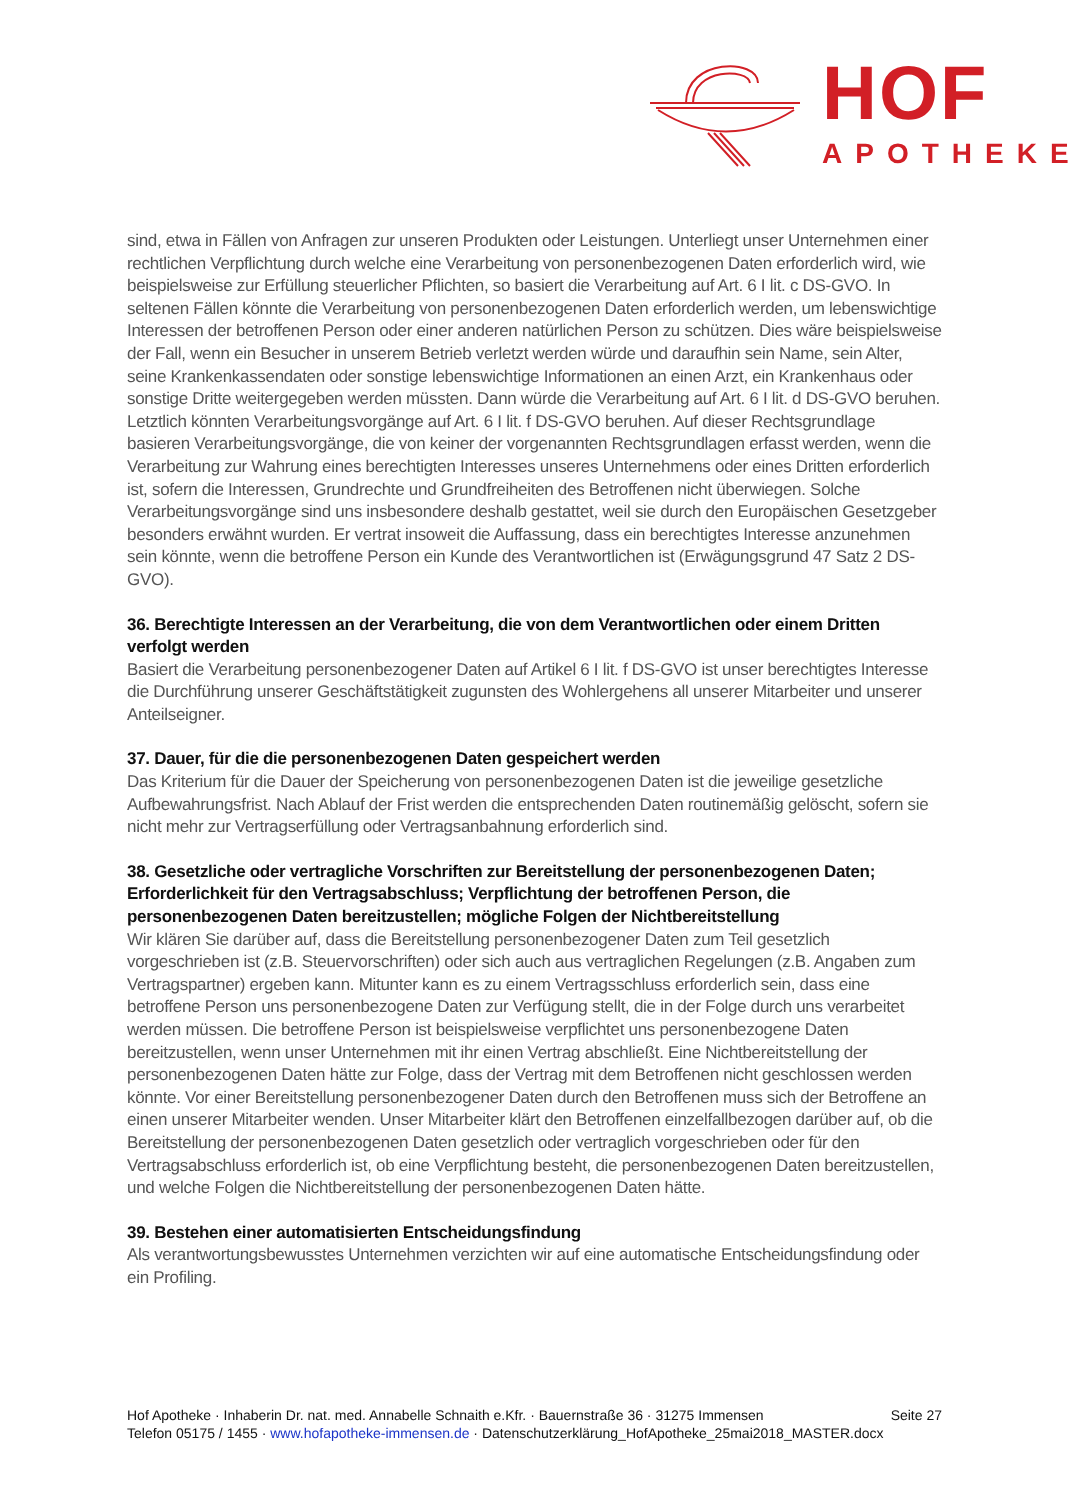HOF
APOTHEKE
sind, etwa in Fällen von Anfragen zur unseren Produkten oder Leistungen. Unterliegt unser Unternehmen einer rechtlichen Verpflichtung durch welche eine Verarbeitung von personenbezogenen Daten erforderlich wird, wie beispielsweise zur Erfüllung steuerlicher Pflichten, so basiert die Verarbeitung auf Art. 6 I lit. c DS-GVO. In seltenen Fällen könnte die Verarbeitung von personenbezogenen Daten erforderlich werden, um lebenswichtige Interessen der betroffenen Person oder einer anderen natürlichen Person zu schützen. Dies wäre beispielsweise der Fall, wenn ein Besucher in unserem Betrieb verletzt werden würde und daraufhin sein Name, sein Alter, seine Krankenkassendaten oder sonstige lebenswichtige Informationen an einen Arzt, ein Krankenhaus oder sonstige Dritte weitergegeben werden müssten. Dann würde die Verarbeitung auf Art. 6 I lit. d DS-GVO beruhen. Letztlich könnten Verarbeitungsvorgänge auf Art. 6 I lit. f DS-GVO beruhen. Auf dieser Rechtsgrundlage basieren Verarbeitungsvorgänge, die von keiner der vorgenannten Rechtsgrundlagen erfasst werden, wenn die Verarbeitung zur Wahrung eines berechtigten Interesses unseres Unternehmens oder eines Dritten erforderlich ist, sofern die Interessen, Grundrechte und Grundfreiheiten des Betroffenen nicht überwiegen. Solche Verarbeitungsvorgänge sind uns insbesondere deshalb gestattet, weil sie durch den Europäischen Gesetzgeber besonders erwähnt wurden. Er vertrat insoweit die Auffassung, dass ein berechtigtes Interesse anzunehmen sein könnte, wenn die betroffene Person ein Kunde des Verantwortlichen ist (Erwägungsgrund 47 Satz 2 DS-GVO).
36. Berechtigte Interessen an der Verarbeitung, die von dem Verantwortlichen oder einem Dritten verfolgt werden
Basiert die Verarbeitung personenbezogener Daten auf Artikel 6 I lit. f DS-GVO ist unser berechtigtes Interesse die Durchführung unserer Geschäftstätigkeit zugunsten des Wohlergehens all unserer Mitarbeiter und unserer Anteilseigner.
37. Dauer, für die die personenbezogenen Daten gespeichert werden
Das Kriterium für die Dauer der Speicherung von personenbezogenen Daten ist die jeweilige gesetzliche Aufbewahrungsfrist. Nach Ablauf der Frist werden die entsprechenden Daten routinemäßig gelöscht, sofern sie nicht mehr zur Vertragserfüllung oder Vertragsanbahnung erforderlich sind.
38. Gesetzliche oder vertragliche Vorschriften zur Bereitstellung der personenbezogenen Daten; Erforderlichkeit für den Vertragsabschluss; Verpflichtung der betroffenen Person, die personenbezogenen Daten bereitzustellen; mögliche Folgen der Nichtbereitstellung
Wir klären Sie darüber auf, dass die Bereitstellung personenbezogener Daten zum Teil gesetzlich vorgeschrieben ist (z.B. Steuervorschriften) oder sich auch aus vertraglichen Regelungen (z.B. Angaben zum Vertragspartner) ergeben kann. Mitunter kann es zu einem Vertragsschluss erforderlich sein, dass eine betroffene Person uns personenbezogene Daten zur Verfügung stellt, die in der Folge durch uns verarbeitet werden müssen. Die betroffene Person ist beispielsweise verpflichtet uns personenbezogene Daten bereitzustellen, wenn unser Unternehmen mit ihr einen Vertrag abschließt. Eine Nichtbereitstellung der personenbezogenen Daten hätte zur Folge, dass der Vertrag mit dem Betroffenen nicht geschlossen werden könnte. Vor einer Bereitstellung personenbezogener Daten durch den Betroffenen muss sich der Betroffene an einen unserer Mitarbeiter wenden. Unser Mitarbeiter klärt den Betroffenen einzelfallbezogen darüber auf, ob die Bereitstellung der personenbezogenen Daten gesetzlich oder vertraglich vorgeschrieben oder für den Vertragsabschluss erforderlich ist, ob eine Verpflichtung besteht, die personenbezogenen Daten bereitzustellen, und welche Folgen die Nichtbereitstellung der personenbezogenen Daten hätte.
39. Bestehen einer automatisierten Entscheidungsfindung
Als verantwortungsbewusstes Unternehmen verzichten wir auf eine automatische Entscheidungsfindung oder ein Profiling.
Seite 27
Hof Apotheke · Inhaberin Dr. nat. med. Annabelle Schnaith e.Kfr. · Bauernstraße 36 · 31275 Immensen
Telefon 05175 / 1455 · www.hofapotheke-immensen.de · Datenschutzerklärung_HofApotheke_25mai2018_MASTER.docx